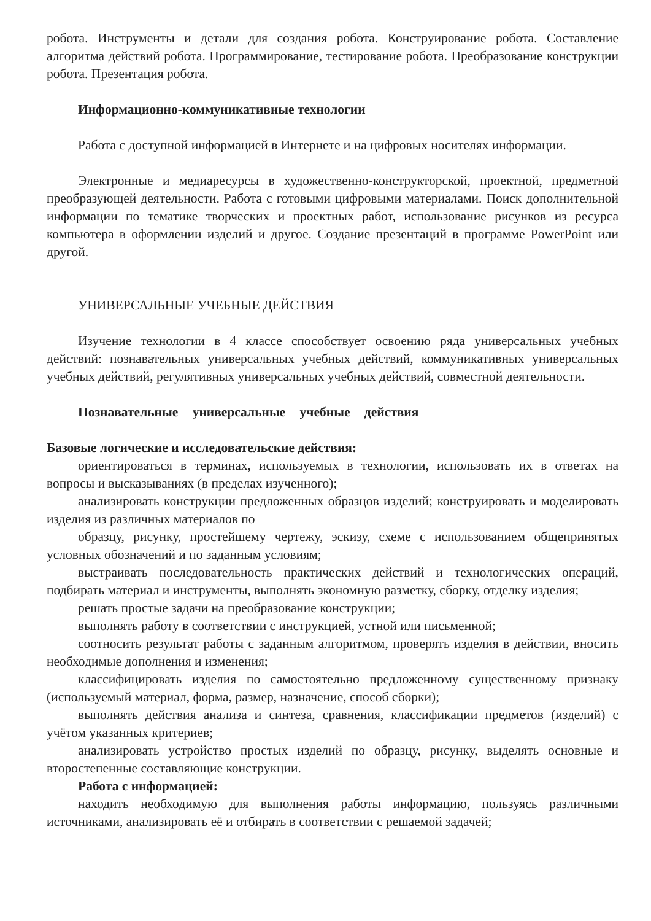робота. Инструменты и детали для создания робота. Конструирование робота. Составление алгоритма действий робота. Программирование, тестирование робота. Преобразование конструкции робота. Презентация робота.
Информационно-коммуникативные технологии
Работа с доступной информацией в Интернете и на цифровых носителях информации.
Электронные и медиаресурсы в художественно-конструкторской, проектной, предметной преобразующей деятельности. Работа с готовыми цифровыми материалами. Поиск дополнительной информации по тематике творческих и проектных работ, использование рисунков из ресурса компьютера в оформлении изделий и другое. Создание презентаций в программе PowerPoint или другой.
УНИВЕРСАЛЬНЫЕ УЧЕБНЫЕ ДЕЙСТВИЯ
Изучение технологии в 4 классе способствует освоению ряда универсальных учебных действий: познавательных универсальных учебных действий, коммуникативных универсальных учебных действий, регулятивных универсальных учебных действий, совместной деятельности.
Познавательные универсальные учебные действия
Базовые логические и исследовательские действия:
ориентироваться в терминах, используемых в технологии, использовать их в ответах на вопросы и высказываниях (в пределах изученного);
анализировать конструкции предложенных образцов изделий; конструировать и моделировать изделия из различных материалов по
образцу, рисунку, простейшему чертежу, эскизу, схеме с использованием общепринятых условных обозначений и по заданным условиям;
выстраивать последовательность практических действий и технологических операций, подбирать материал и инструменты, выполнять экономную разметку, сборку, отделку изделия;
решать простые задачи на преобразование конструкции;
выполнять работу в соответствии с инструкцией, устной или письменной;
соотносить результат работы с заданным алгоритмом, проверять изделия в действии, вносить необходимые дополнения и изменения;
классифицировать изделия по самостоятельно предложенному существенному признаку (используемый материал, форма, размер, назначение, способ сборки);
выполнять действия анализа и синтеза, сравнения, классификации предметов (изделий) с учётом указанных критериев;
анализировать устройство простых изделий по образцу, рисунку, выделять основные и второстепенные составляющие конструкции.
Работа с информацией:
находить необходимую для выполнения работы информацию, пользуясь различными источниками, анализировать её и отбирать в соответствии с решаемой задачей;